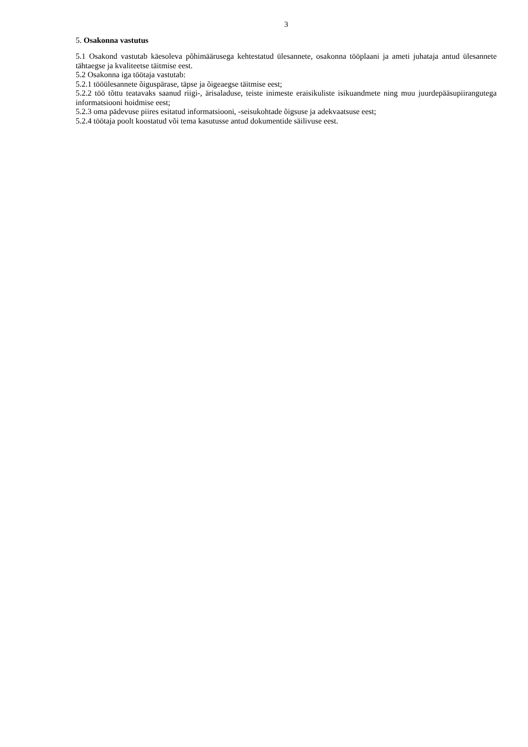3
5. Osakonna vastutus
5.1 Osakond vastutab käesoleva põhimäärusega kehtestatud ülesannete, osakonna tööplaani ja ameti juhataja antud ülesannete tähtaegse ja kvaliteetse täitmise eest.
5.2 Osakonna iga töötaja vastutab:
5.2.1 tööülesannete õiguspärase, täpse ja õigeaegse täitmise eest;
5.2.2 töö tõttu teatavaks saanud riigi-, ärisaladuse, teiste inimeste eraisikuliste isikuandmete ning muu juurdepääsupiirangutega informatsiooni hoidmise eest;
5.2.3 oma pädevuse piires esitatud informatsiooni, -seisukohtade õigsuse ja adekvaatsuse eest;
5.2.4 töötaja poolt koostatud või tema kasutusse antud dokumentide säilivuse eest.